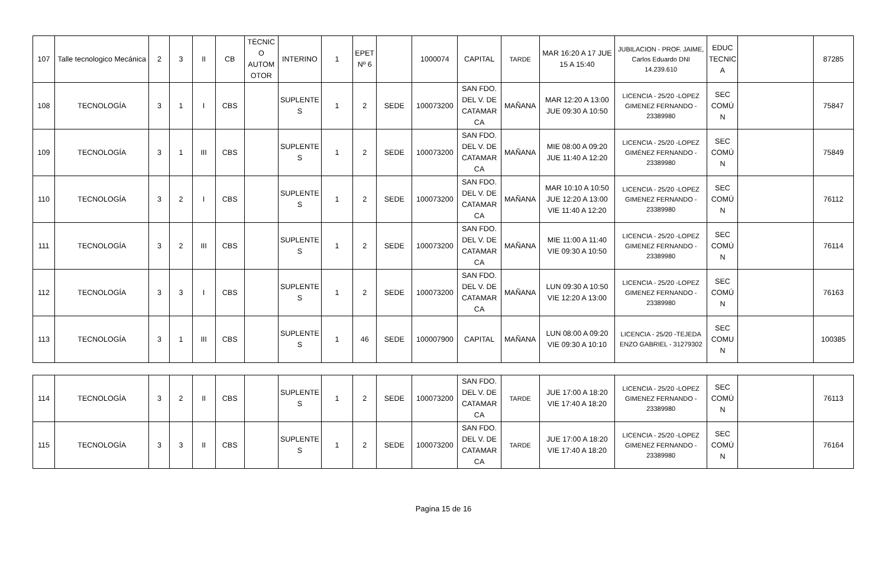| 107 | Talle tecnologico Mecánica | 2 | 3 | II | CB | TÉCNIC O AUTOM OTOR | INTERINO | 1 | EPET Nº 6 | | 1000074 | CAPITAL | TARDE | MAR 16:20 A 17 JUE 15 A 15:40 | JUBILACION - PROF. JAIME, Carlos Eduardo DNI 14.239.610 | EDUC TECNIC A | | 87285 |
| 108 | TECNOLOGÍA | 3 | 1 | I | CBS | | SUPLENTE S | 1 | 2 | SEDE | 100073200 | SAN FDO. DEL V. DE CATAMAR CA | MAÑANA | MAR 12:20 A 13:00 JUE 09:30 A 10:50 | LICENCIA - 25/20 -LOPEZ GIMENEZ FERNANDO - 23389980 | SEC COMÚ N | | 75847 |
| 109 | TECNOLOGÍA | 3 | 1 | III | CBS | | SUPLENTE S | 1 | 2 | SEDE | 100073200 | SAN FDO. DEL V. DE CATAMAR CA | MAÑANA | MIE 08:00 A 09:20 JUE 11:40 A 12:20 | LICENCIA - 25/20 -LOPEZ GIMÉNEZ FERNANDO - 23389980 | SEC COMÚ N | | 75849 |
| 110 | TECNOLOGÍA | 3 | 2 | I | CBS | | SUPLENTE S | 1 | 2 | SEDE | 100073200 | SAN FDO. DEL V. DE CATAMAR CA | MAÑANA | MAR 10:10 A 10:50 JUE 12:20 A 13:00 VIE 11:40 A 12:20 | LICENCIA - 25/20 -LOPEZ GIMENEZ FERNANDO - 23389980 | SEC COMÚ N | | 76112 |
| 111 | TECNOLOGÍA | 3 | 2 | III | CBS | | SUPLENTE S | 1 | 2 | SEDE | 100073200 | SAN FDO. DEL V. DE CATAMAR CA | MAÑANA | MIE 11:00 A 11:40 VIE 09:30 A 10:50 | LICENCIA - 25/20 -LOPEZ GIMENEZ FERNANDO - 23389980 | SEC COMÚ N | | 76114 |
| 112 | TECNOLOGÍA | 3 | 3 | I | CBS | | SUPLENTE S | 1 | 2 | SEDE | 100073200 | SAN FDO. DEL V. DE CATAMAR CA | MAÑANA | LUN 09:30 A 10:50 VIE 12:20 A 13:00 | LICENCIA - 25/20 -LOPEZ GIMENEZ FERNANDO - 23389980 | SEC COMÚ N | | 76163 |
| 113 | TECNOLOGÍA | 3 | 1 | III | CBS | | SUPLENTE S | 1 | 46 | SEDE | 100007900 | CAPITAL | MAÑANA | LUN 08:00 A 09:20 VIE 09:30 A 10:10 | LICENCIA - 25/20 -TEJEDA ENZO GABRIEL - 31279302 | SEC COMU N | | 100385 |
| 114 | TECNOLOGÍA | 3 | 2 | II | CBS | | SUPLENTE S | 1 | 2 | SEDE | 100073200 | SAN FDO. DEL V. DE CATAMAR CA | TARDE | JUE 17:00 A 18:20 VIE 17:40 A 18:20 | LICENCIA - 25/20 -LOPEZ GIMENEZ FERNANDO - 23389980 | SEC COMÚ N | | 76113 |
| 115 | TECNOLOGÍA | 3 | 3 | II | CBS | | SUPLENTE S | 1 | 2 | SEDE | 100073200 | SAN FDO. DEL V. DE CATAMAR CA | TARDE | JUE 17:00 A 18:20 VIE 17:40 A 18:20 | LICENCIA - 25/20 -LOPEZ GIMENEZ FERNANDO - 23389980 | SEC COMÚ N | | 76164 |
Pagina 15 de 16